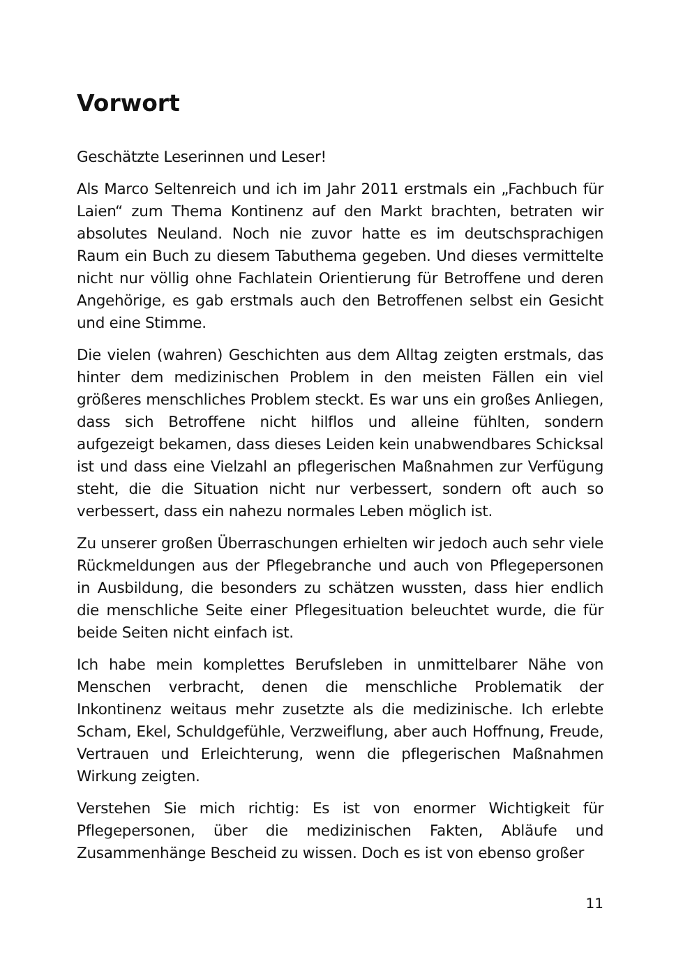Vorwort
Geschätzte Leserinnen und Leser!
Als Marco Seltenreich und ich im Jahr 2011 erstmals ein „Fachbuch für Laien“ zum Thema Kontinenz auf den Markt brachten, betraten wir absolutes Neuland. Noch nie zuvor hatte es im deutschsprachigen Raum ein Buch zu diesem Tabuthema gegeben. Und dieses vermittelte nicht nur völlig ohne Fachlatein Orientierung für Betroffene und deren Angehörige, es gab erstmals auch den Betroffenen selbst ein Gesicht und eine Stimme.
Die vielen (wahren) Geschichten aus dem Alltag zeigten erstmals, das hinter dem medizinischen Problem in den meisten Fällen ein viel größeres menschliches Problem steckt. Es war uns ein großes Anliegen, dass sich Betroffene nicht hilflos und alleine fühlten, sondern aufgezeigt bekamen, dass dieses Leiden kein unabwendbares Schicksal ist und dass eine Vielzahl an pflegerischen Maßnahmen zur Verfügung steht, die die Situation nicht nur verbessert, sondern oft auch so verbessert, dass ein nahezu normales Leben möglich ist.
Zu unserer großen Überraschungen erhielten wir jedoch auch sehr viele Rückmeldungen aus der Pflegebranche und auch von Pflegepersonen in Ausbildung, die besonders zu schätzen wussten, dass hier endlich die menschliche Seite einer Pflegesituation beleuchtet wurde, die für beide Seiten nicht einfach ist.
Ich habe mein komplettes Berufsleben in unmittelbarer Nähe von Menschen verbracht, denen die menschliche Problematik der Inkontinenz weitaus mehr zusetzte als die medizinische. Ich erlebte Scham, Ekel, Schuldgefühle, Verzweiflung, aber auch Hoffnung, Freude, Vertrauen und Erleichterung, wenn die pflegerischen Maßnahmen Wirkung zeigten.
Verstehen Sie mich richtig: Es ist von enormer Wichtigkeit für Pflegepersonen, über die medizinischen Fakten, Abläufe und Zusammenhänge Bescheid zu wissen. Doch es ist von ebenso großer
11